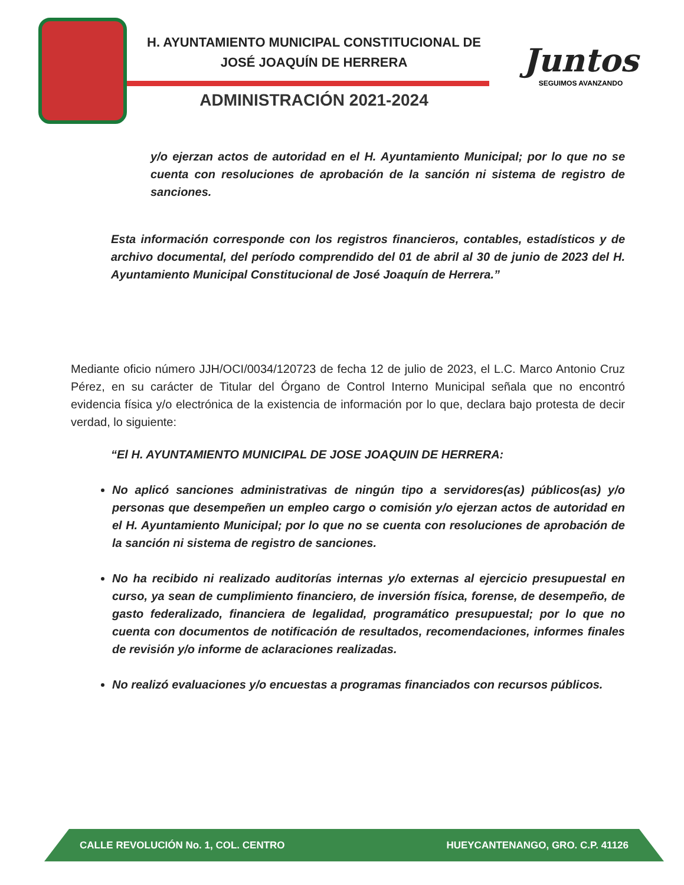H. AYUNTAMIENTO MUNICIPAL CONSTITUCIONAL DE
JOSÉ JOAQUÍN DE HERRERA
ADMINISTRACIÓN 2021-2024
Juntos
SEGUIMOS AVANZANDO
y/o ejerzan actos de autoridad en el H. Ayuntamiento Municipal; por lo que no se cuenta con resoluciones de aprobación de la sanción ni sistema de registro de sanciones.
Esta información corresponde con los registros financieros, contables, estadísticos y de archivo documental, del período comprendido del 01 de abril al 30 de junio de 2023 del H. Ayuntamiento Municipal Constitucional de José Joaquín de Herrera.”
Mediante oficio número JJH/OCI/0034/120723 de fecha 12 de julio de 2023, el L.C. Marco Antonio Cruz Pérez, en su carácter de Titular del Órgano de Control Interno Municipal señala que no encontró evidencia física y/o electrónica de la existencia de información por lo que, declara bajo protesta de decir verdad, lo siguiente:
“El H. AYUNTAMIENTO MUNICIPAL DE JOSE JOAQUIN DE HERRERA:
No aplicó sanciones administrativas de ningún tipo a servidores(as) públicos(as) y/o personas que desempeñen un empleo cargo o comisión y/o ejerzan actos de autoridad en el H. Ayuntamiento Municipal; por lo que no se cuenta con resoluciones de aprobación de la sanción ni sistema de registro de sanciones.
No ha recibido ni realizado auditorías internas y/o externas al ejercicio presupuestal en curso, ya sean de cumplimiento financiero, de inversión física, forense, de desempeño, de gasto federalizado, financiera de legalidad, programático presupuestal; por lo que no cuenta con documentos de notificación de resultados, recomendaciones, informes finales de revisión y/o informe de aclaraciones realizadas.
No realizó evaluaciones y/o encuestas a programas financiados con recursos públicos.
CALLE REVOLUCIÓN No. 1, COL. CENTRO HUEYCANTENANGO, GRO. C.P. 41126